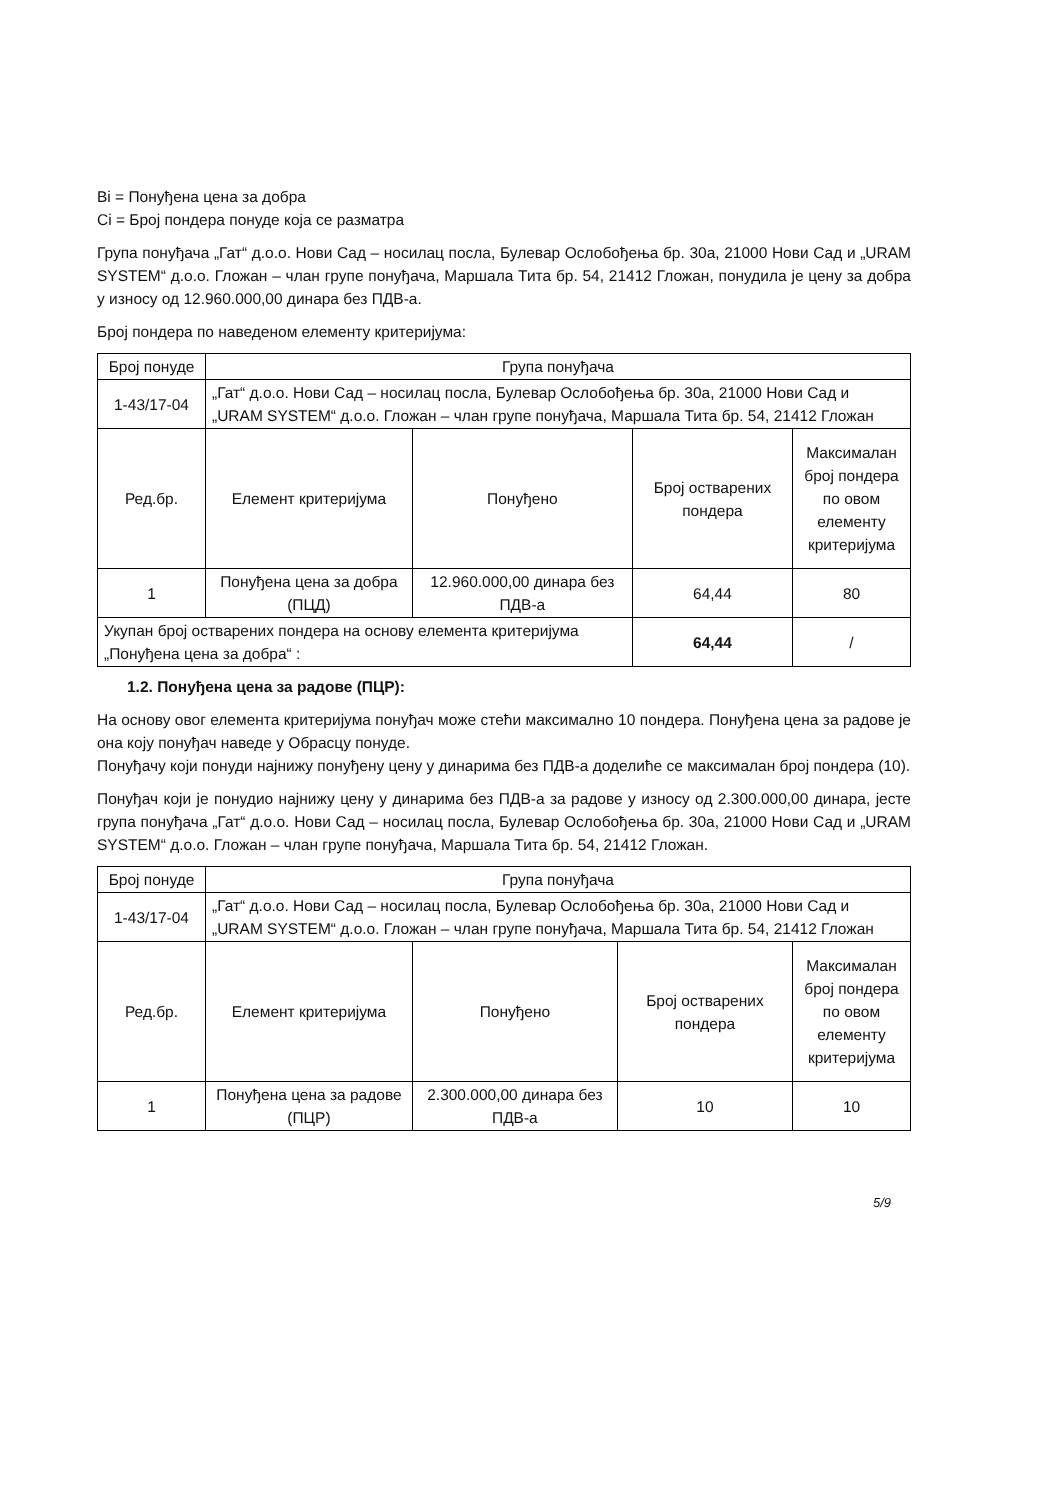Bi = Понуђена цена за добра
Ci = Број пондера понуде која се разматра
Група понуђача „Гат“ д.о.о. Нови Сад – носилац посла, Булевар Ослобођења бр. 30а, 21000 Нови Сад и „URAM SYSTEM“ д.о.о. Гложан – члан групе понуђача, Маршала Тита бр. 54, 21412 Гложан, понудила је цену за добра у износу од 12.960.000,00 динара без ПДВ-а.
Број пондера по наведеном елементу критеријума:
| Број понуде | Група понуђача | | | |
| 1-43/17-04 | „Гат“ д.о.о. Нови Сад – носилац посла, Булевар Ослобођења бр. 30а, 21000 Нови Сад и „URAM SYSTEM“ д.о.о. Гложан – члан групе понуђача, Маршала Тита бр. 54, 21412 Гложан | | | |
| Ред.бр. | Елемент критеријума | Понуђено | Број остварених пондера | Максималан број пондера по овом елементу критеријума |
| 1 | Понуђена цена за добра (ПЦД) | 12.960.000,00 динара без ПДВ-а | 64,44 | 80 |
| Укупан број остварених пондера на основу елемента критеријума „Понуђена цена за добра“ : | | | 64,44 | / |
1.2. Понуђена цена за радове (ПЦР):
На основу овог елемента критеријума понуђач може стећи максимално 10 пондера. Понуђена цена за радове је она коју понуђач наведе у Обрасцу понуде.
Понуђачу који понуди најнижу понуђену цену у динарима без ПДВ-а доделиће се максималан број пондера (10).
Понуђач који је понудио најнижу цену у динарима без ПДВ-а за радове у износу од 2.300.000,00 динара, јесте група понуђача „Гат“ д.о.о. Нови Сад – носилац посла, Булевар Ослобођења бр. 30а, 21000 Нови Сад и „URAM SYSTEM“ д.о.о. Гложан – члан групе понуђача, Маршала Тита бр. 54, 21412 Гложан.
| Број понуде | Група понуђача | | | |
| 1-43/17-04 | „Гат“ д.о.о. Нови Сад – носилац посла, Булевар Ослобођења бр. 30а, 21000 Нови Сад и „URAM SYSTEM“ д.о.о. Гложан – члан групе понуђача, Маршала Тита бр. 54, 21412 Гложан | | | |
| Ред.бр. | Елемент критеријума | Понуђено | Број остварених пондера | Максималан број пондера по овом елементу критеријума |
| 1 | Понуђена цена за радове (ПЦР) | 2.300.000,00 динара без ПДВ-а | 10 | 10 |
5/9